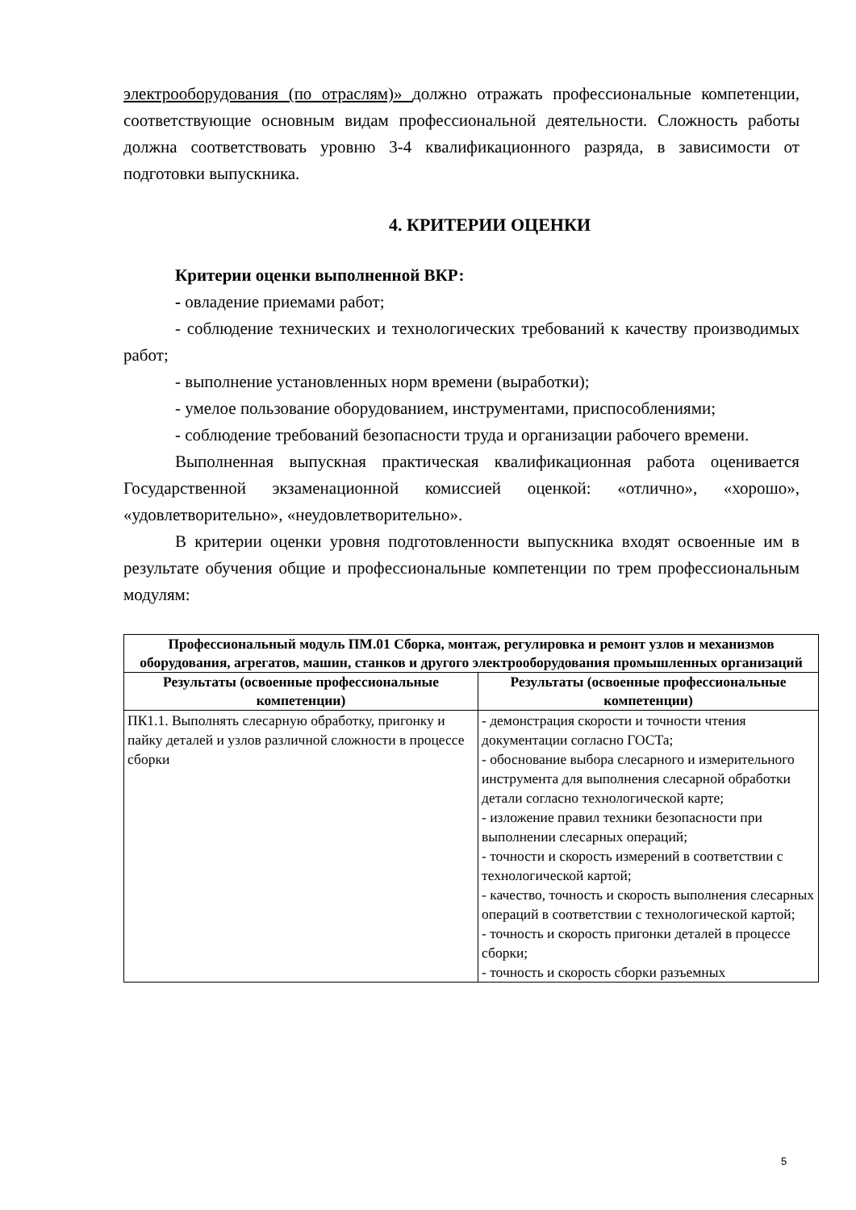электрооборудования (по отраслям)» должно отражать профессиональные компетенции, соответствующие основным видам профессиональной деятельности. Сложность работы должна соответствовать уровню 3-4 квалификационного разряда, в зависимости от подготовки выпускника.
4. КРИТЕРИИ ОЦЕНКИ
Критерии оценки выполненной ВКР:
- овладение приемами работ;
- соблюдение технических и технологических требований к качеству производимых работ;
- выполнение установленных норм времени (выработки);
- умелое пользование оборудованием, инструментами, приспособлениями;
- соблюдение требований безопасности труда и организации рабочего времени.
Выполненная выпускная практическая квалификационная работа оценивается Государственной экзаменационной комиссией оценкой: «отлично», «хорошо», «удовлетворительно», «неудовлетворительно».
В критерии оценки уровня подготовленности выпускника входят освоенные им в результате обучения общие и профессиональные компетенции по трем профессиональным модулям:
| Профессиональный модуль ПМ.01 Сборка, монтаж, регулировка и ремонт узлов и механизмов оборудования, агрегатов, машин, станков и другого электрооборудования промышленных организаций | |
| --- | --- |
| Результаты (освоенные профессиональные компетенции) | Результаты (освоенные профессиональные компетенции) |
| ПК1.1. Выполнять слесарную обработку, пригонку и пайку деталей и узлов различной сложности в процессе сборки | - демонстрация скорости и точности чтения документации согласно ГОСТа; - обоснование выбора слесарного и измерительного инструмента для выполнения слесарной обработки детали согласно технологической карте; - изложение правил техники безопасности при выполнении слесарных операций; - точности и скорость измерений в соответствии с технологической картой; - качество, точность и скорость выполнения слесарных операций в соответствии с технологической картой; - точность и скорость пригонки деталей в процессе сборки; - точность и скорость сборки разъемных |
5